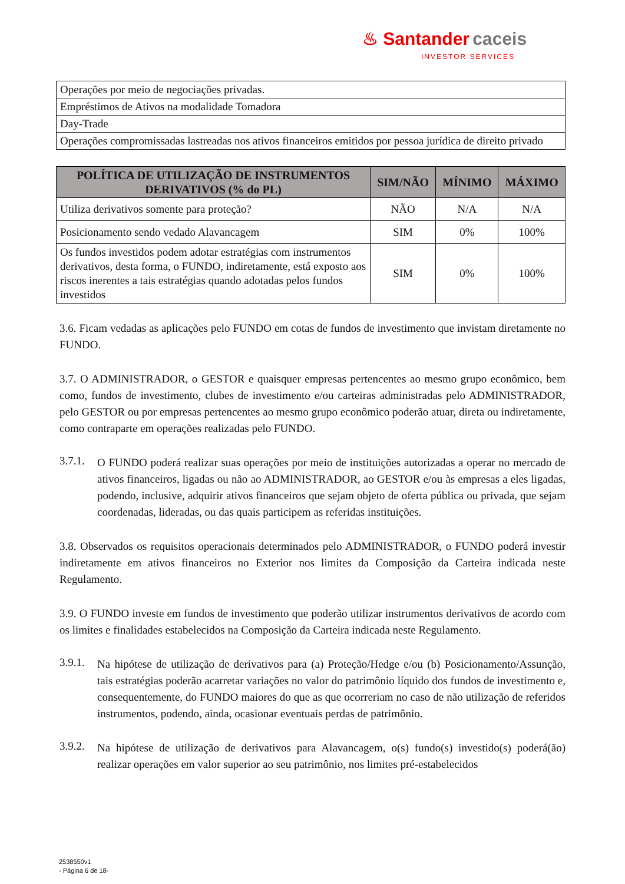♨ Santander caceis
INVESTOR SERVICES
| Operações por meio de negociações privadas. |
| Empréstimos de Ativos na modalidade Tomadora |
| Day-Trade |
| Operações compromissadas lastreadas nos ativos financeiros emitidos por pessoa jurídica de direito privado |
| POLÍTICA DE UTILIZAÇÃO DE INSTRUMENTOS DERIVATIVOS (% do PL) | SIM/NÃO | MÍNIMO | MÁXIMO |
| --- | --- | --- | --- |
| Utiliza derivativos somente para proteção? | NÃO | N/A | N/A |
| Posicionamento sendo vedado Alavancagem | SIM | 0% | 100% |
| Os fundos investidos podem adotar estratégias com instrumentos derivativos, desta forma, o FUNDO, indiretamente, está exposto aos riscos inerentes a tais estratégias quando adotadas pelos fundos investidos | SIM | 0% | 100% |
3.6. Ficam vedadas as aplicações pelo FUNDO em cotas de fundos de investimento que invistam diretamente no FUNDO.
3.7. O ADMINISTRADOR, o GESTOR e quaisquer empresas pertencentes ao mesmo grupo econômico, bem como, fundos de investimento, clubes de investimento e/ou carteiras administradas pelo ADMINISTRADOR, pelo GESTOR ou por empresas pertencentes ao mesmo grupo econômico poderão atuar, direta ou indiretamente, como contraparte em operações realizadas pelo FUNDO.
3.7.1.
O FUNDO poderá realizar suas operações por meio de instituições autorizadas a operar no mercado de ativos financeiros, ligadas ou não ao ADMINISTRADOR, ao GESTOR e/ou às empresas a eles ligadas, podendo, inclusive, adquirir ativos financeiros que sejam objeto de oferta pública ou privada, que sejam coordenadas, lideradas, ou das quais participem as referidas instituições.
3.8. Observados os requisitos operacionais determinados pelo ADMINISTRADOR, o FUNDO poderá investir indiretamente em ativos financeiros no Exterior nos limites da Composição da Carteira indicada neste Regulamento.
3.9. O FUNDO investe em fundos de investimento que poderão utilizar instrumentos derivativos de acordo com os limites e finalidades estabelecidos na Composição da Carteira indicada neste Regulamento.
3.9.1.
Na hipótese de utilização de derivativos para (a) Proteção/Hedge e/ou (b) Posicionamento/Assunção, tais estratégias poderão acarretar variações no valor do patrimônio líquido dos fundos de investimento e, consequentemente, do FUNDO maiores do que as que ocorreriam no caso de não utilização de referidos instrumentos, podendo, ainda, ocasionar eventuais perdas de patrimônio.
3.9.2.
Na hipótese de utilização de derivativos para Alavancagem, o(s) fundo(s) investido(s) poderá(ão) realizar operações em valor superior ao seu patrimônio, nos limites pré-estabelecidos
2538550v1
- Página 6 de 18-